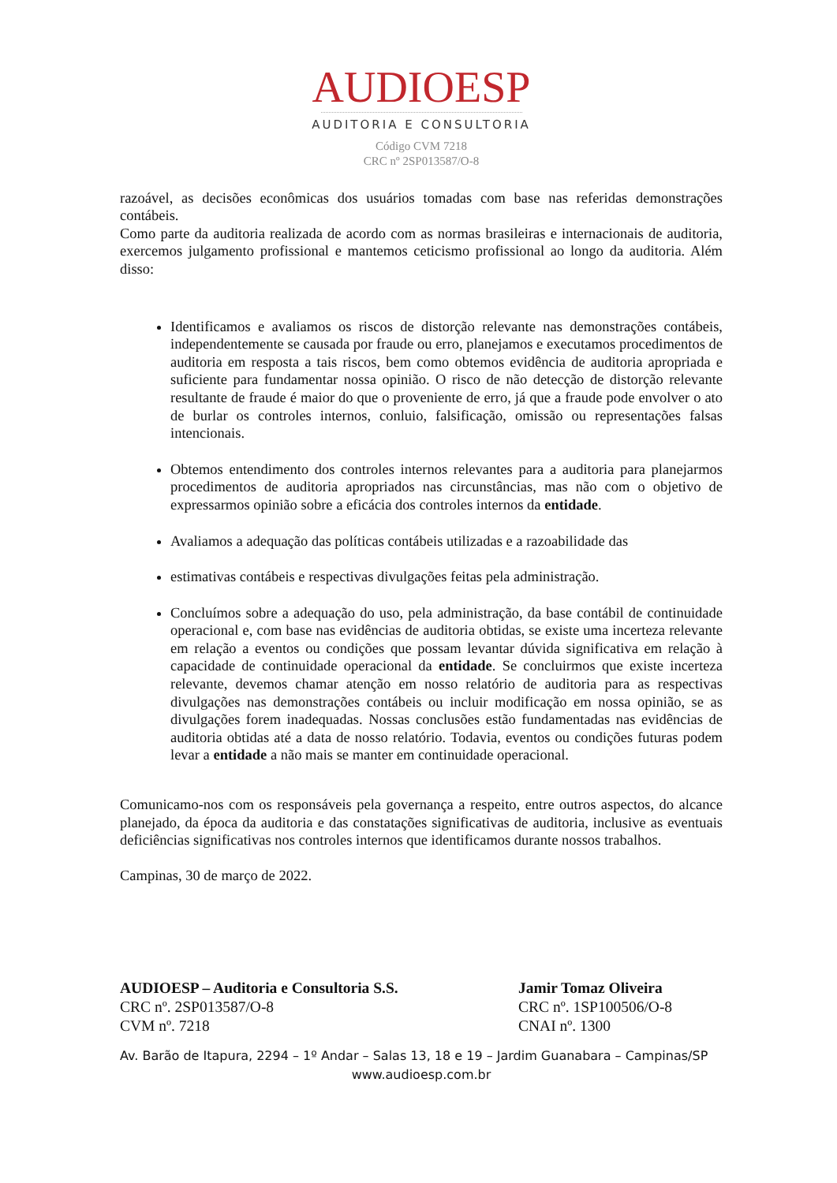AUDIOESP
AUDITORIA E CONSULTORIA
Código CVM 7218
CRC nº 2SP013587/O-8
razoável, as decisões econômicas dos usuários tomadas com base nas referidas demonstrações contábeis.
Como parte da auditoria realizada de acordo com as normas brasileiras e internacionais de auditoria, exercemos julgamento profissional e mantemos ceticismo profissional ao longo da auditoria. Além disso:
Identificamos e avaliamos os riscos de distorção relevante nas demonstrações contábeis, independentemente se causada por fraude ou erro, planejamos e executamos procedimentos de auditoria em resposta a tais riscos, bem como obtemos evidência de auditoria apropriada e suficiente para fundamentar nossa opinião. O risco de não detecção de distorção relevante resultante de fraude é maior do que o proveniente de erro, já que a fraude pode envolver o ato de burlar os controles internos, conluio, falsificação, omissão ou representações falsas intencionais.
Obtemos entendimento dos controles internos relevantes para a auditoria para planejarmos procedimentos de auditoria apropriados nas circunstâncias, mas não com o objetivo de expressarmos opinião sobre a eficácia dos controles internos da entidade.
Avaliamos a adequação das políticas contábeis utilizadas e a razoabilidade das
estimativas contábeis e respectivas divulgações feitas pela administração.
Concluímos sobre a adequação do uso, pela administração, da base contábil de continuidade operacional e, com base nas evidências de auditoria obtidas, se existe uma incerteza relevante em relação a eventos ou condições que possam levantar dúvida significativa em relação à capacidade de continuidade operacional da entidade. Se concluirmos que existe incerteza relevante, devemos chamar atenção em nosso relatório de auditoria para as respectivas divulgações nas demonstrações contábeis ou incluir modificação em nossa opinião, se as divulgações forem inadequadas. Nossas conclusões estão fundamentadas nas evidências de auditoria obtidas até a data de nosso relatório. Todavia, eventos ou condições futuras podem levar a entidade a não mais se manter em continuidade operacional.
Comunicamo-nos com os responsáveis pela governança a respeito, entre outros aspectos, do alcance planejado, da época da auditoria e das constatações significativas de auditoria, inclusive as eventuais deficiências significativas nos controles internos que identificamos durante nossos trabalhos.
Campinas, 30 de março de 2022.
AUDIOESP – Auditoria e Consultoria S.S.
CRC nº. 2SP013587/O-8
CVM nº. 7218
Jamir Tomaz Oliveira
CRC nº. 1SP100506/O-8
CNAI nº. 1300
Av. Barão de Itapura, 2294 – 1º Andar – Salas 13, 18 e 19 – Jardim Guanabara – Campinas/SP
www.audioesp.com.br